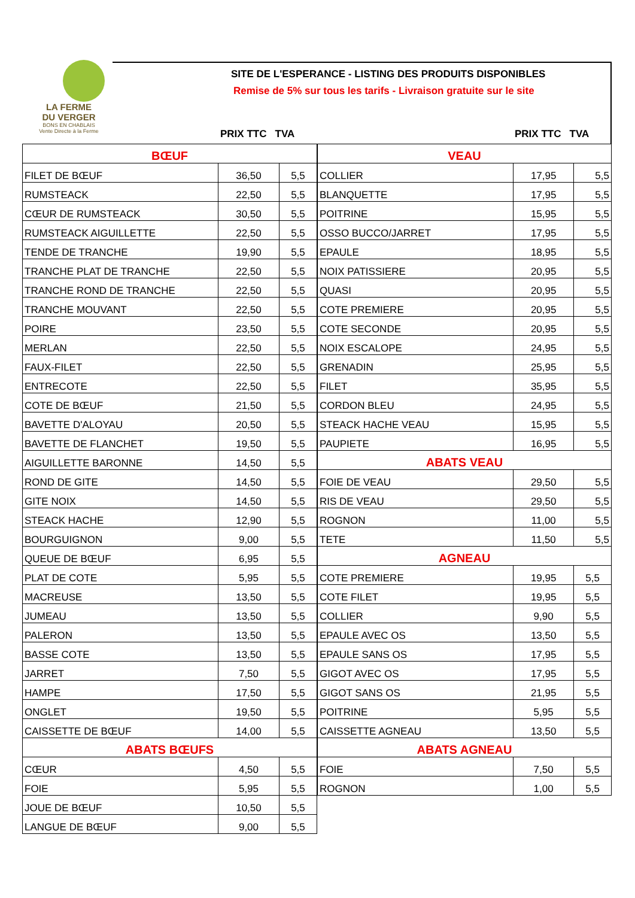LA FERME
DU VERGER
BONS EN CHABLAIS
Vente Directe à la Ferme
SITE DE L'ESPERANCE - LISTING DES PRODUITS DISPONIBLES
Remise de 5% sur tous les tarifs - Livraison gratuite sur le site
PRIX TTC TVA PRIX TTC TVA
| BŒUF | | |
| FILET DE BŒUF | 36,50 | 5,5 |
| RUMSTEACK | 22,50 | 5,5 |
| CŒUR DE RUMSTEACK | 30,50 | 5,5 |
| RUMSTEACK AIGUILLETTE | 22,50 | 5,5 |
| TENDE DE TRANCHE | 19,90 | 5,5 |
| TRANCHE PLAT DE TRANCHE | 22,50 | 5,5 |
| TRANCHE ROND DE TRANCHE | 22,50 | 5,5 |
| TRANCHE MOUVANT | 22,50 | 5,5 |
| POIRE | 23,50 | 5,5 |
| MERLAN | 22,50 | 5,5 |
| FAUX-FILET | 22,50 | 5,5 |
| ENTRECOTE | 22,50 | 5,5 |
| COTE DE BŒUF | 21,50 | 5,5 |
| BAVETTE D'ALOYAU | 20,50 | 5,5 |
| BAVETTE DE FLANCHET | 19,50 | 5,5 |
| AIGUILLETTE BARONNE | 14,50 | 5,5 |
| ROND DE GITE | 14,50 | 5,5 |
| GITE NOIX | 14,50 | 5,5 |
| STEACK HACHE | 12,90 | 5,5 |
| BOURGUIGNON | 9,00 | 5,5 |
| QUEUE DE BŒUF | 6,95 | 5,5 |
| PLAT DE COTE | 5,95 | 5,5 |
| MACREUSE | 13,50 | 5,5 |
| JUMEAU | 13,50 | 5,5 |
| PALERON | 13,50 | 5,5 |
| BASSE COTE | 13,50 | 5,5 |
| JARRET | 7,50 | 5,5 |
| HAMPE | 17,50 | 5,5 |
| ONGLET | 19,50 | 5,5 |
| CAISSETTE DE BŒUF | 14,00 | 5,5 |
| ABATS BŒUFS | | |
| CŒUR | 4,50 | 5,5 |
| FOIE | 5,95 | 5,5 |
| JOUE DE BŒUF | 10,50 | 5,5 |
| LANGUE DE BŒUF | 9,00 | 5,5 |
| VEAU | | |
| COLLIER | 17,95 | 5,5 |
| BLANQUETTE | 17,95 | 5,5 |
| POITRINE | 15,95 | 5,5 |
| OSSO BUCCO/JARRET | 17,95 | 5,5 |
| EPAULE | 18,95 | 5,5 |
| NOIX PATISSIERE | 20,95 | 5,5 |
| QUASI | 20,95 | 5,5 |
| COTE PREMIERE | 20,95 | 5,5 |
| COTE SECONDE | 20,95 | 5,5 |
| NOIX ESCALOPE | 24,95 | 5,5 |
| GRENADIN | 25,95 | 5,5 |
| FILET | 35,95 | 5,5 |
| CORDON BLEU | 24,95 | 5,5 |
| STEACK HACHE VEAU | 15,95 | 5,5 |
| PAUPIETE | 16,95 | 5,5 |
| ABATS VEAU | | |
| FOIE DE VEAU | 29,50 | 5,5 |
| RIS DE VEAU | 29,50 | 5,5 |
| ROGNON | 11,00 | 5,5 |
| TETE | 11,50 | 5,5 |
| AGNEAU | | |
| COTE PREMIERE | 19,95 | 5,5 |
| COTE FILET | 19,95 | 5,5 |
| COLLIER | 9,90 | 5,5 |
| EPAULE AVEC OS | 13,50 | 5,5 |
| EPAULE SANS OS | 17,95 | 5,5 |
| GIGOT AVEC OS | 17,95 | 5,5 |
| GIGOT SANS OS | 21,95 | 5,5 |
| POITRINE | 5,95 | 5,5 |
| CAISSETTE AGNEAU | 13,50 | 5,5 |
| ABATS AGNEAU | | |
| FOIE | 7,50 | 5,5 |
| ROGNON | 1,00 | 5,5 |